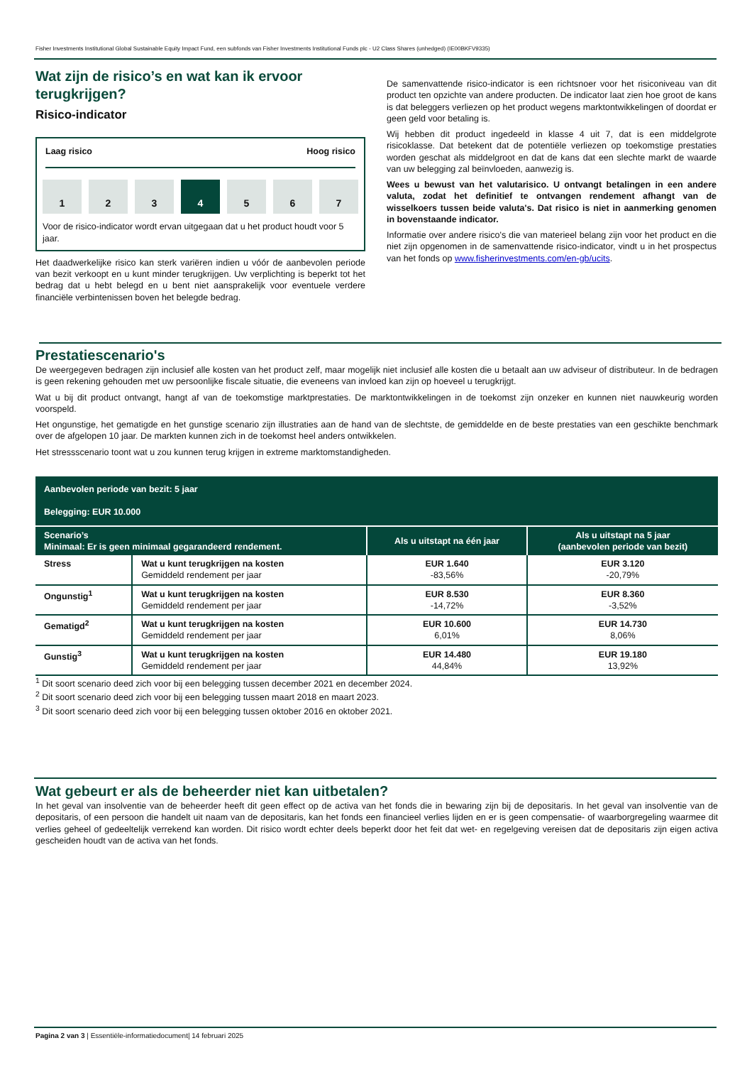Fisher Investments Institutional Global Sustainable Equity Impact Fund, een subfonds van Fisher Investments Institutional Funds plc - U2 Class Shares (unhedged) (IE00BKFV9335)
Wat zijn de risico’s en wat kan ik ervoor terugkrijgen?
Risico-indicator
Laag risico Hoog risico
1 2 3 4 5 6 7
Voor de risico-indicator wordt ervan uitgegaan dat u het product houdt voor 5 jaar.
Het daadwerkelijke risico kan sterk variëren indien u vóór de aanbevolen periode van bezit verkoopt en u kunt minder terugkrijgen. Uw verplichting is beperkt tot het bedrag dat u hebt belegd en u bent niet aansprakelijk voor eventuele verdere financiële verbintenissen boven het belegde bedrag.
De samenvattende risico-indicator is een richtsnoer voor het risiconiveau van dit product ten opzichte van andere producten. De indicator laat zien hoe groot de kans is dat beleggers verliezen op het product wegens marktontwikkelingen of doordat er geen geld voor betaling is.
Wij hebben dit product ingedeeld in klasse 4 uit 7, dat is een middelgrote risicoklasse. Dat betekent dat de potentiële verliezen op toekomstige prestaties worden geschat als middelgroot en dat de kans dat een slechte markt de waarde van uw belegging zal beïnvloeden, aanwezig is.
Wees u bewust van het valutarisico. U ontvangt betalingen in een andere valuta, zodat het definitief te ontvangen rendement afhangt van de wisselkoers tussen beide valuta's. Dat risico is niet in aanmerking genomen in bovenstaande indicator.
Informatie over andere risico's die van materieel belang zijn voor het product en die niet zijn opgenomen in de samenvattende risico-indicator, vindt u in het prospectus van het fonds op www.fisherinvestments.com/en-gb/ucits.
Prestatiescenario's
De weergegeven bedragen zijn inclusief alle kosten van het product zelf, maar mogelijk niet inclusief alle kosten die u betaalt aan uw adviseur of distributeur. In de bedragen is geen rekening gehouden met uw persoonlijke fiscale situatie, die eveneens van invloed kan zijn op hoeveel u terugkrijgt.
Wat u bij dit product ontvangt, hangt af van de toekomstige marktprestaties. De marktontwikkelingen in de toekomst zijn onzeker en kunnen niet nauwkeurig worden voorspeld.
Het ongunstige, het gematigde en het gunstige scenario zijn illustraties aan de hand van de slechtste, de gemiddelde en de beste prestaties van een geschikte benchmark over de afgelopen 10 jaar. De markten kunnen zich in de toekomst heel anders ontwikkelen.
Het stressscenario toont wat u zou kunnen terug krijgen in extreme marktomstandigheden.
| Aanbevolen periode van bezit: 5 jaar Belegging: EUR 10.000 | | | |
| --- | --- | --- | --- |
| Scenario’s Minimaal: Er is geen minimaal gegarandeerd rendement. | | Als u uitstapt na één jaar | Als u uitstapt na 5 jaar (aanbevolen periode van bezit) |
| Stress | Wat u kunt terugkrijgen na kosten Gemiddeld rendement per jaar | EUR 1.640 -83,56% | EUR 3.120 -20,79% |
| Ongunstig<sup>1</sup> | Wat u kunt terugkrijgen na kosten Gemiddeld rendement per jaar | EUR 8.530 -14,72% | EUR 8.360 -3,52% |
| Gematigd<sup>2</sup> | Wat u kunt terugkrijgen na kosten Gemiddeld rendement per jaar | EUR 10.600 6,01% | EUR 14.730 8,06% |
| Gunstig<sup>3</sup> | Wat u kunt terugkrijgen na kosten Gemiddeld rendement per jaar | EUR 14.480 44,84% | EUR 19.180 13,92% |
<sup>1</sup> Dit soort scenario deed zich voor bij een belegging tussen december 2021 en december 2024.
<sup>2</sup> Dit soort scenario deed zich voor bij een belegging tussen maart 2018 en maart 2023.
<sup>3</sup> Dit soort scenario deed zich voor bij een belegging tussen oktober 2016 en oktober 2021.
Wat gebeurt er als de beheerder niet kan uitbetalen?
In het geval van insolventie van de beheerder heeft dit geen effect op de activa van het fonds die in bewaring zijn bij de depositaris. In het geval van insolventie van de depositaris, of een persoon die handelt uit naam van de depositaris, kan het fonds een financieel verlies lijden en er is geen compensatie- of waarborgregeling waarmee dit verlies geheel of gedeeltelijk verrekend kan worden. Dit risico wordt echter deels beperkt door het feit dat wet- en regelgeving vereisen dat de depositaris zijn eigen activa gescheiden houdt van de activa van het fonds.
Pagina 2 van 3 | Essentiële-informatiedocument| 14 februari 2025